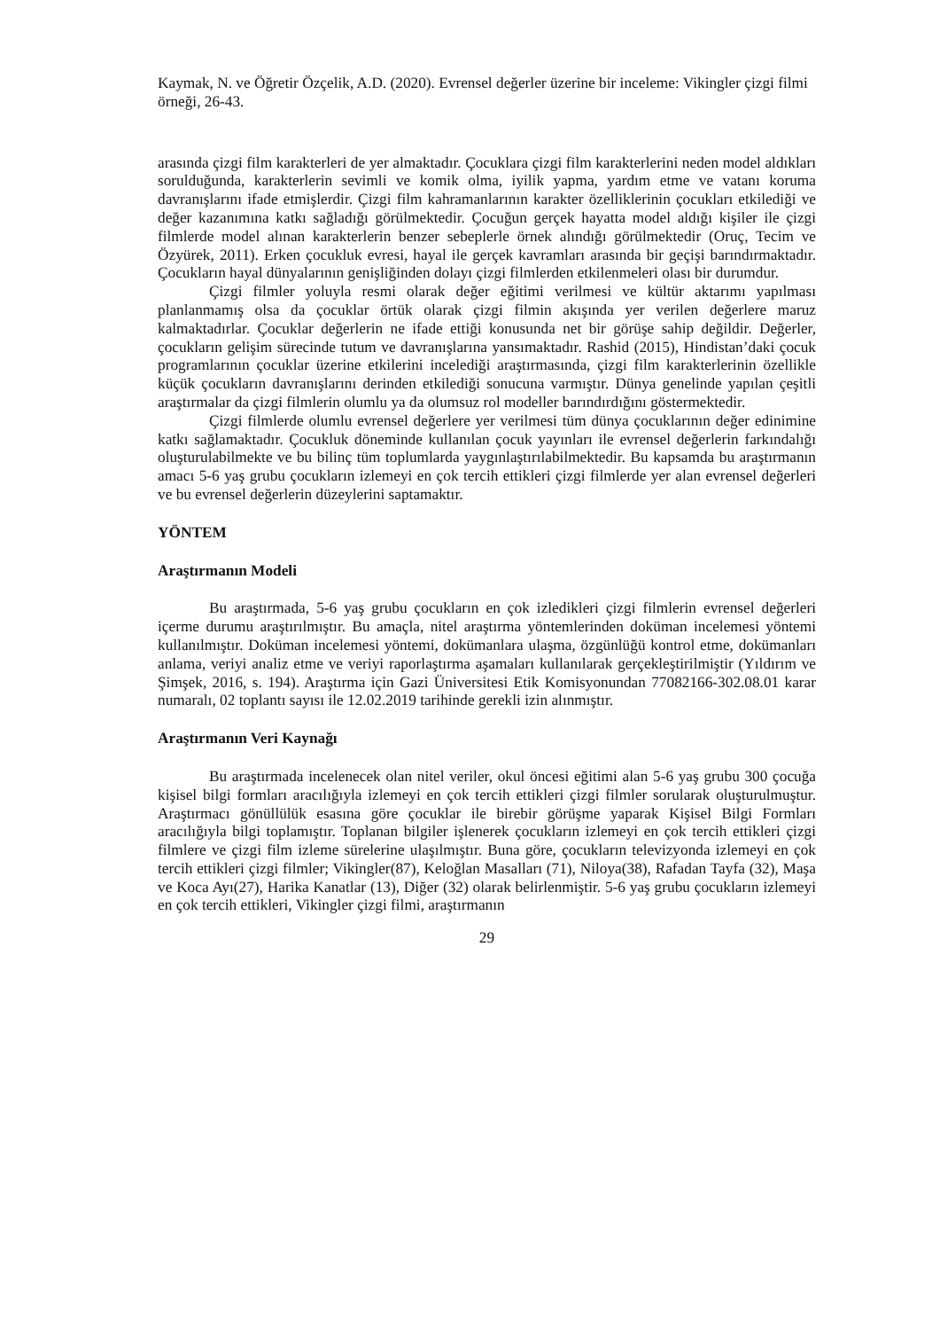Kaymak, N. ve Öğretir Özçelik, A.D. (2020). Evrensel değerler üzerine bir inceleme: Vikingler çizgi filmi örneği, 26-43.
arasında çizgi film karakterleri de yer almaktadır. Çocuklara çizgi film karakterlerini neden model aldıkları sorulduğunda, karakterlerin sevimli ve komik olma, iyilik yapma, yardım etme ve vatanı koruma davranışlarını ifade etmişlerdir. Çizgi film kahramanlarının karakter özelliklerinin çocukları etkilediği ve değer kazanımına katkı sağladığı görülmektedir. Çocuğun gerçek hayatta model aldığı kişiler ile çizgi filmlerde model alınan karakterlerin benzer sebeplerle örnek alındığı görülmektedir (Oruç, Tecim ve Özyürek, 2011). Erken çocukluk evresi, hayal ile gerçek kavramları arasında bir geçişi barındırmaktadır. Çocukların hayal dünyalarının genişliğinden dolayı çizgi filmlerden etkilenmeleri olası bir durumdur.
Çizgi filmler yoluyla resmi olarak değer eğitimi verilmesi ve kültür aktarımı yapılması planlanmamış olsa da çocuklar örtük olarak çizgi filmin akışında yer verilen değerlere maruz kalmaktadırlar. Çocuklar değerlerin ne ifade ettiği konusunda net bir görüşe sahip değildir. Değerler, çocukların gelişim sürecinde tutum ve davranışlarına yansımaktadır. Rashid (2015), Hindistan’daki çocuk programlarının çocuklar üzerine etkilerini incelediği araştırmasında, çizgi film karakterlerinin özellikle küçük çocukların davranışlarını derinden etkilediği sonucuna varmıştır. Dünya genelinde yapılan çeşitli araştırmalar da çizgi filmlerin olumlu ya da olumsuz rol modeller barındırdığını göstermektedir.
Çizgi filmlerde olumlu evrensel değerlere yer verilmesi tüm dünya çocuklarının değer edinimine katkı sağlamaktadır. Çocukluk döneminde kullanılan çocuk yayınları ile evrensel değerlerin farkındalığı oluşturulabilmekte ve bu bilinç tüm toplumlarda yaygınlaştırılabilmektedir. Bu kapsamda bu araştırmanın amacı 5-6 yaş grubu çocukların izlemeyi en çok tercih ettikleri çizgi filmlerde yer alan evrensel değerleri ve bu evrensel değerlerin düzeylerini saptamaktır.
YÖNTEM
Araştırmanın Modeli
Bu araştırmada, 5-6 yaş grubu çocukların en çok izledikleri çizgi filmlerin evrensel değerleri içerme durumu araştırılmıştır. Bu amaçla, nitel araştırma yöntemlerinden doküman incelemesi yöntemi kullanılmıştır. Doküman incelemesi yöntemi, dokümanlara ulaşma, özgünlüğü kontrol etme, dokümanları anlama, veriyi analiz etme ve veriyi raporlaştırma aşamaları kullanılarak gerçekleştirilmiştir (Yıldırım ve Şimşek, 2016, s. 194). Araştırma için Gazi Üniversitesi Etik Komisyonundan 77082166-302.08.01 karar numaralı, 02 toplantı sayısı ile 12.02.2019 tarihinde gerekli izin alınmıştır.
Araştırmanın Veri Kaynağı
Bu araştırmada incelenecek olan nitel veriler, okul öncesi eğitimi alan 5-6 yaş grubu 300 çocuğa kişisel bilgi formları aracılığıyla izlemeyi en çok tercih ettikleri çizgi filmler sorularak oluşturulmuştur. Araştırmacı gönüllülük esasına göre çocuklar ile birebir görüşme yaparak Kişisel Bilgi Formları aracılığıyla bilgi toplamıştır. Toplanan bilgiler işlenerek çocukların izlemeyi en çok tercih ettikleri çizgi filmlere ve çizgi film izleme sürelerine ulaşılmıştır. Buna göre, çocukların televizyonda izlemeyi en çok tercih ettikleri çizgi filmler; Vikingler(87), Keloğlan Masalları (71), Niloya(38), Rafadan Tayfa (32), Maşa ve Koca Ayı(27), Harika Kanatlar (13), Diğer (32) olarak belirlenmiştir. 5-6 yaş grubu çocukların izlemeyi en çok tercih ettikleri, Vikingler çizgi filmi, araştırmanın
29